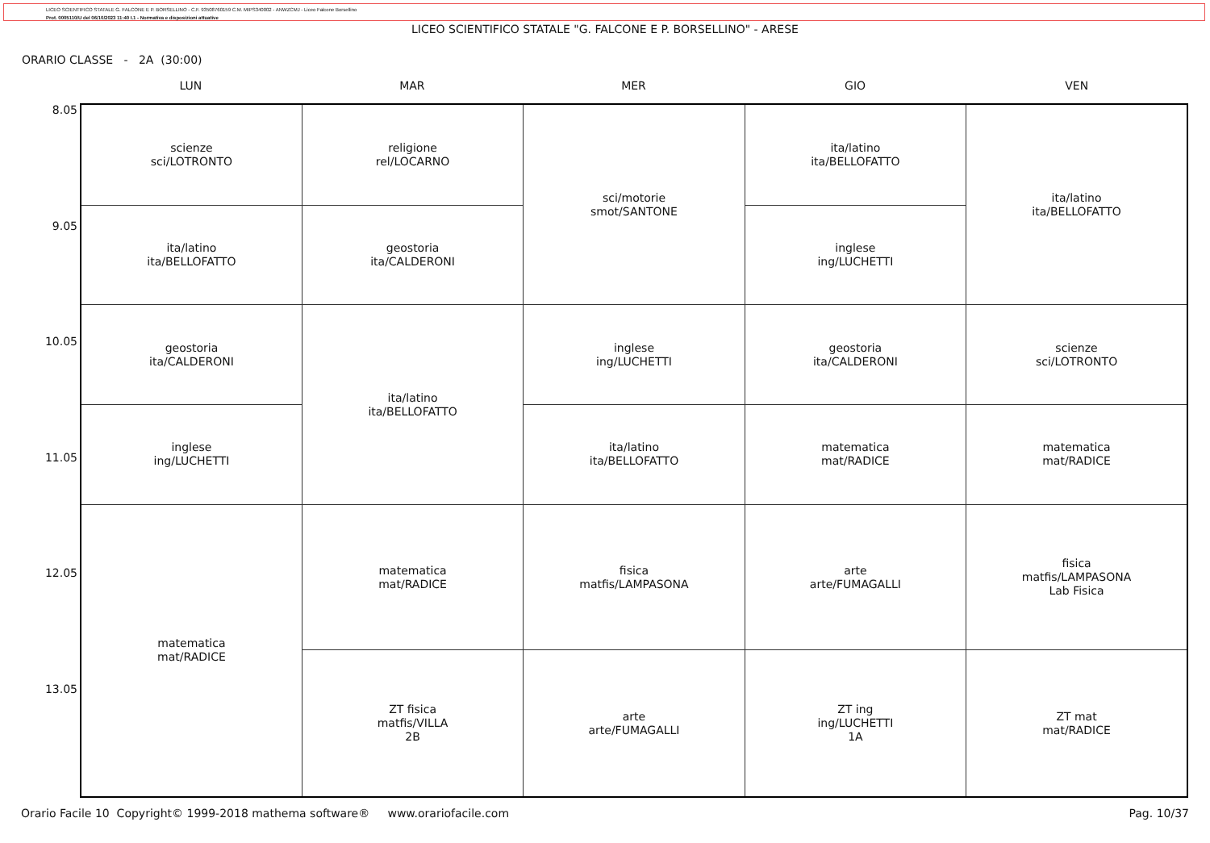LICEO SCIENTIFICO STATALE G. FALCONE E P. BORSELLINO - C.F. 93508760159 C.M. MIPS340002 - ANWZCMJ - Liceo Falcone Borsellino
Prot. 0005110/U del 06/10/2023 11:40 I.1 - Normativa e disposizioni attuative
LICEO SCIENTIFICO STATALE "G. FALCONE E P. BORSELLINO" - ARESE
ORARIO CLASSE - 2A (30:00)
LUN MAR MER GIO VEN
8.05
9.05
10.05
11.05
12.05
13.05
| scienze sci/LOTRONTO | religione rel/LOCARNO | sci/motorie smot/SANTONE | ita/latino ita/BELLOFATTO | ita/latino ita/BELLOFATTO |
| ita/latino ita/BELLOFATTO | geostoria ita/CALDERONI | | inglese ing/LUCHETTI | |
| geostoria ita/CALDERONI | ita/latino ita/BELLOFATTO | inglese ing/LUCHETTI | geostoria ita/CALDERONI | scienze sci/LOTRONTO |
| inglese ing/LUCHETTI | | ita/latino ita/BELLOFATTO | matematica mat/RADICE | matematica mat/RADICE |
| matematica mat/RADICE | matematica mat/RADICE | fisica matfis/LAMPASONA | arte arte/FUMAGALLI | fisica matfis/LAMPASONA Lab Fisica |
| | ZT fisica matfis/VILLA 2B | arte arte/FUMAGALLI | ZT ing ing/LUCHETTI 1A | ZT mat mat/RADICE |
Orario Facile 10 Copyright© 1999-2018 mathema software® www.orariofacile.com Pag. 10/37